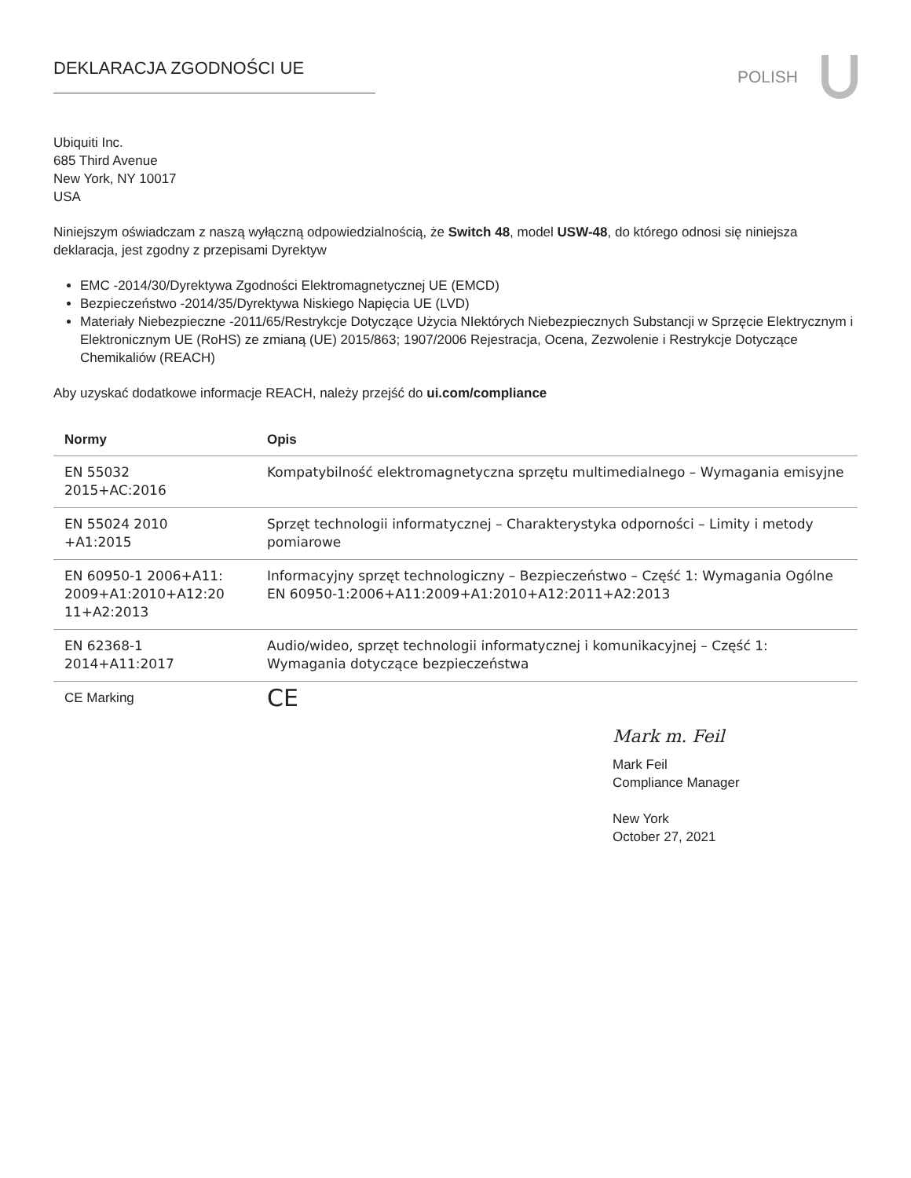DEKLARACJA ZGODNOŚCI UE
POLISH
Ubiquiti Inc.
685 Third Avenue
New York, NY 10017
USA
Niniejszym oświadczam z naszą wyłączną odpowiedzialnością, że Switch 48, model USW-48, do którego odnosi się niniejsza deklaracja, jest zgodny z przepisami Dyrektyw
EMC -2014/30/Dyrektywa Zgodności Elektromagnetycznej UE (EMCD)
Bezpieczeństwo -2014/35/Dyrektywa Niskiego Napięcia UE (LVD)
Materiały Niebezpieczne -2011/65/Restrykcje Dotyczące Użycia NIektórych Niebezpiecznych Substancji w Sprzęcie Elektrycznym i Elektronicznym UE (RoHS) ze zmianą (UE) 2015/863; 1907/2006 Rejestracja, Ocena, Zezwolenie i Restrykcje Dotyczące Chemikaliów (REACH)
Aby uzyskać dodatkowe informacje REACH, należy przejść do ui.com/compliance
| Normy | Opis |
| --- | --- |
| EN 55032 2015+AC:2016 | Kompatybilność elektromagnetyczna sprzętu multimedialnego – Wymagania emisyjne |
| EN 55024 2010 +A1:2015 | Sprzęt technologii informatycznej – Charakterystyka odporności – Limity i metody pomiarowe |
| EN 60950-1 2006+A11: 2009+A1:2010+A12:20 11+A2:2013 | Informacyjny sprzęt technologiczny – Bezpieczeństwo – Część 1: Wymagania Ogólne EN 60950-1:2006+A11:2009+A1:2010+A12:2011+A2:2013 |
| EN 62368-1 2014+A11:2017 | Audio/wideo, sprzęt technologii informatycznej i komunikacyjnej – Część 1: Wymagania dotyczące bezpieczeństwa |
| CE Marking | CE |
Mark m. Feil
Mark Feil
Compliance Manager
New York
October 27, 2021